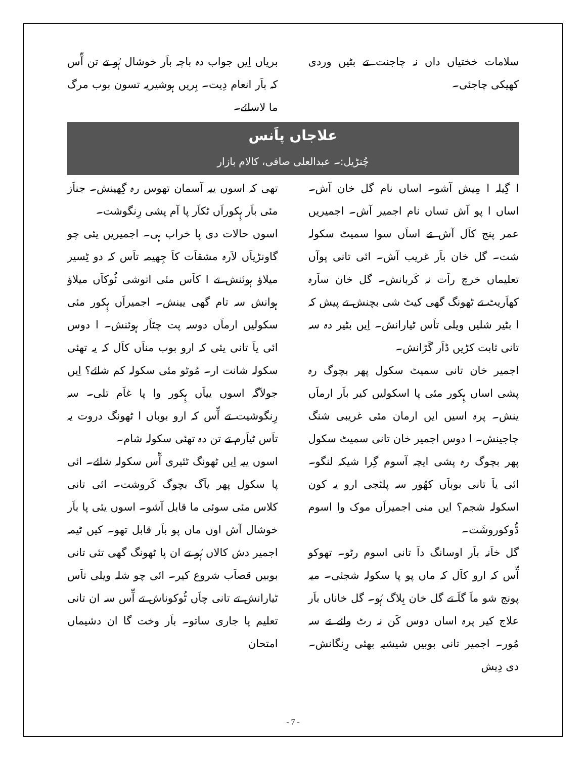سلامات خختیاں داں نہ چاجنت تے بٹیں وردی کھیکی چاجئی۔
بریاں اِیں جواب دہ باچہ باَر خوشال ہُو تے تن آّس کہ باَر انعام دِیت۔ بِریں ہوشیریہ تسون بوب مرگ ما لاسائے۔
علاجاں پاَنس
چُنڑیل:۔ عبدالعلی صافی، کالام بازار
ا گِیلہ ا مِیش آشو۔ اساں نام گل خان آش۔ اساں ا پو آش تساں نام اجمیر آش۔ اجمیریں عمر پنج کاَل آش تے اساَں سوا سمیٹ سکولہ شت۔ گل خان باَر غریب آش۔ ائی تانی پوآں تعلیماں خرچ راَت نہ کَربانش۔ گل خان ساَرہ کھاَریٹ تے ٹھونگ گھی کیٹ شی بچنش تے پیش کہ ا بٹیر شلیں ویلی تاَس ٹیارانش۔ اِیں بٹیر دہ سہ تانی ثابت کڑیں ڈاَر گَڑانش۔
اجمیر خان تانی سمیٹ سکول پھر بچوگ رہ پشی اساں ہِکور مئی پا اسکولیں کیر باَر ارماَں ینش۔ پرہ اسیں ایں ارمان مئی غریبی شنگ چاجینش۔ ا دوس اجمیر خان تانی سمیٹ سکول پھر بچوگ رہ پشی ایچہ آسوم گِرا شیکہ لنگو۔ ائی یاَ تانی بوباَں کھُور سہ پلٹجی ارو یہ کون اسکولہ شجم؟ ایں منی اجمیراَں موک وا اسوم ڈُوکوروشَت۔
گل خاَنہ باَر اوسانگ داَ تانی اسوم رٹو۔ تھوکو آّس کہ ارو کاَل کہ ماں پو پا سکولہ شجئی۔ میہ پونج شو ماَ گاَ تے گل خان بِلاگ ہُو۔ گل خاناں باَر علاج کیر پرہ اساں دوس کَن نہ رٹ وائے تے سہ مُور۔ اجمیر تانی بوبیں شیشیہ بھئی رِنگانش۔ دی دِیش
تھی کہ اسوں ییہ آسمان تھوس رہ گِھینش۔ جناَز مئی باَر ہِکوراَں ٹکاَر پا آم پشی رِنگوشت۔
اسوں حالات دی پا خراب ہی۔ اجمیریں یئی چو گاونڑیاَں لاَرہ مشقاَت کاَ جِھیمہ تاَس کہ دو ٹِسیر میلاؤ ہوئنش تے ا کاَس مئی اتوشی ٹُوکاَں میلاؤ ہوانش سہ تام گھی یینش۔ اجمیراَں ہِکور مئی سکولیں ارماَں دوسہ پت چٹاَر ہوئنش۔ ا دوس ائی یاَ تانی یئی کہ ارو بوب مناَں کاَل کہ یہ تھئی سکولہ شانت ار۔ مُوٹو مئی سکولہ کم شائے؟ اِیں جولاَگہ اسوں ییاَں ہِکور وا پا غاَم تلی۔ سہ رِنگوشیت تے آّس کہ ارو بوباں ا ٹھونگ دروت یہ تاَس ٹیاَرم تے تن دہ تھئی سکولہ شام۔
اسوں ییہ اِیں ٹھونگ ٹئیری آّس سکولہ شائے۔ ائی پا سکول پھر یاَگ بچوگ کَروشت۔ ائی تانی کلاس مئی سوئی ما قابل آشو۔ اسوں یئی پا باَر خوشال آش اوں ماں پو باَر قابل تھو۔ کیں ٹیمہ اجمیر دش کالاں ہُو تے ان پا ٹھونگ گھی تئی تانی بوبیں قصاَب شروع کیر۔ ائی چو شلہ ویلی تاَس ٹیارانش تے تانی چاَں ٹُوکوناش تے آّس سہ ان تانی تعلیم پا جاری ساتو۔ باَر وخت گا ان دشیماں امتحان
- 7 -